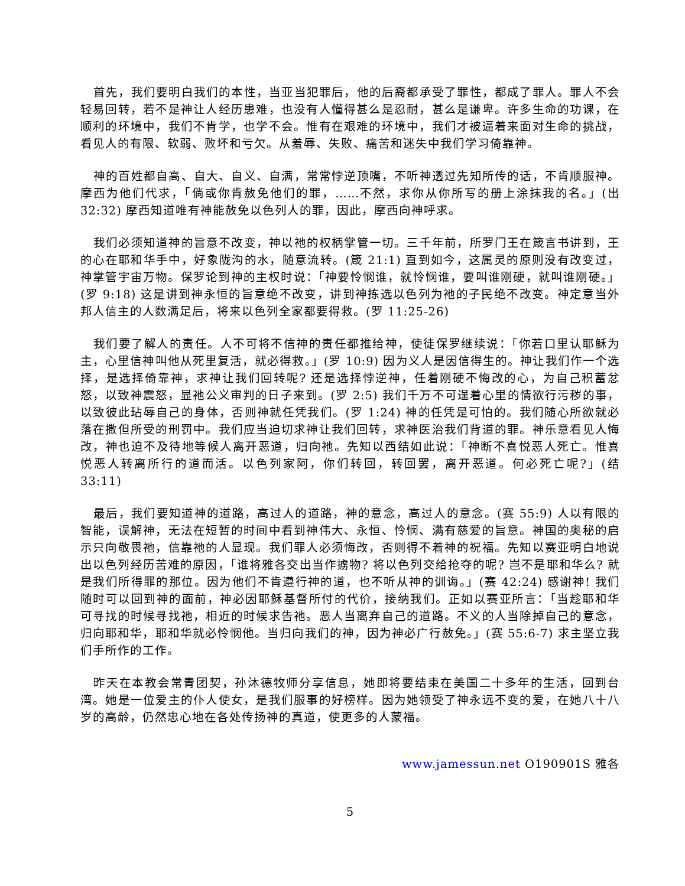首先，我们要明白我们的本性，当亚当犯罪后，他的后裔都承受了罪性，都成了罪人。罪人不会轻易回转，若不是神让人经历患难，也没有人懂得甚么是忍耐，甚么是谦卑。许多生命的功课，在顺利的环境中，我们不肯学，也学不会。惟有在艰难的环境中，我们才被逼着来面对生命的挑战，看见人的有限、软弱、败坏和亏欠。从羞辱、失败、痛苦和迷失中我们学习倚靠神。
神的百姓都自高、自大、自义、自满，常常悖逆顶嘴，不听神透过先知所传的话，不肯顺服神。摩西为他们代求，「倘或你肯赦免他们的罪，……不然，求你从你所写的册上涂抹我的名。」(出 32:32) 摩西知道唯有神能赦免以色列人的罪，因此，摩西向神呼求。
我们必须知道神的旨意不改变，神以祂的权柄掌管一切。三千年前，所罗门王在箴言书讲到，王的心在耶和华手中，好象陇沟的水，随意流转。(箴 21:1) 直到如今，这属灵的原则没有改变过，神掌管宇宙万物。保罗论到神的主权时说：「神要怜悯谁，就怜悯谁，要叫谁刚硬，就叫谁刚硬。」(罗 9:18) 这是讲到神永恒的旨意绝不改变，讲到神拣选以色列为祂的子民绝不改变。神定意当外邦人信主的人数满足后，将来以色列全家都要得救。(罗 11:25-26)
我们要了解人的责任。人不可将不信神的责任都推给神，使徒保罗继续说：「你若口里认耶稣为主，心里信神叫他从死里复活，就必得救。」(罗 10:9) 因为义人是因信得生的。神让我们作一个选择，是选择倚靠神，求神让我们回转呢? 还是选择悖逆神，任着刚硬不悔改的心，为自己积蓄忿怒，以致神震怒，显祂公义审判的日子来到。(罗 2:5) 我们千万不可逞着心里的情欲行污秽的事，以致彼此玷辱自己的身体，否则神就任凭我们。(罗 1:24) 神的任凭是可怕的。我们随心所欲就必落在撒但所受的刑罚中。我们应当迫切求神让我们回转，求神医治我们背道的罪。神乐意看见人悔改，神也迫不及待地等候人离开恶道，归向祂。先知以西结如此说：「神断不喜悦恶人死亡。惟喜悦恶人转离所行的道而活。以色列家阿，你们转回，转回罢，离开恶道。何必死亡呢?」(结 33:11)
最后，我们要知道神的道路，高过人的道路，神的意念，高过人的意念。(赛 55:9) 人以有限的智能，误解神，无法在短暂的时间中看到神伟大、永恒、怜悯、满有慈爱的旨意。神国的奥秘的启示只向敬畏祂，信靠祂的人显现。我们罪人必须悔改，否则得不着神的祝福。先知以赛亚明白地说出以色列经历苦难的原因，「谁将雅各交出当作掳物? 将以色列交给抢夺的呢? 岂不是耶和华么? 就是我们所得罪的那位。因为他们不肯遵行神的道，也不听从神的训诲。」(赛 42:24) 感谢神! 我们随时可以回到神的面前，神必因耶稣基督所付的代价，接纳我们。正如以赛亚所言：「当趁耶和华可寻找的时候寻找祂，相近的时候求告祂。恶人当离弃自己的道路。不义的人当除掉自己的意念，归向耶和华，耶和华就必怜悯他。当归向我们的神，因为神必广行赦免。」(赛 55:6-7) 求主坚立我们手所作的工作。
昨天在本教会常青团契，孙沐德牧师分享信息，她即将要结束在美国二十多年的生活，回到台湾。她是一位爱主的仆人使女，是我们服事的好榜样。因为她领受了神永远不变的爱，在她八十八岁的高龄，仍然忠心地在各处传扬神的真道，使更多的人蒙福。
www.jamessun.net O190901S 雅各
5